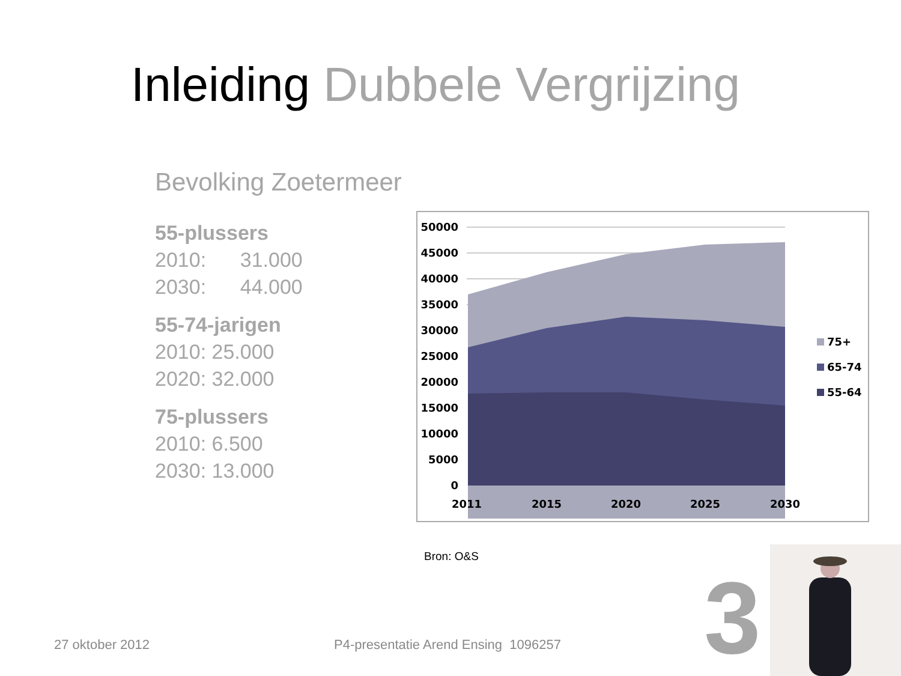Inleiding Dubbele Vergrijzing
Bevolking Zoetermeer
55-plussers
2010: 31.000
2030: 44.000
55-74-jarigen
2010: 25.000
2020: 32.000
75-plussers
2010: 6.500
2030: 13.000
50000
45000
40000
35000
30000
25000
20000
15000
10000
5000
0
2011
2015
2020
2025
2030
75+
65-74
55-64
Bron: O&S
27 oktober 2012
P4-presentatie Arend Ensing 1096257
3